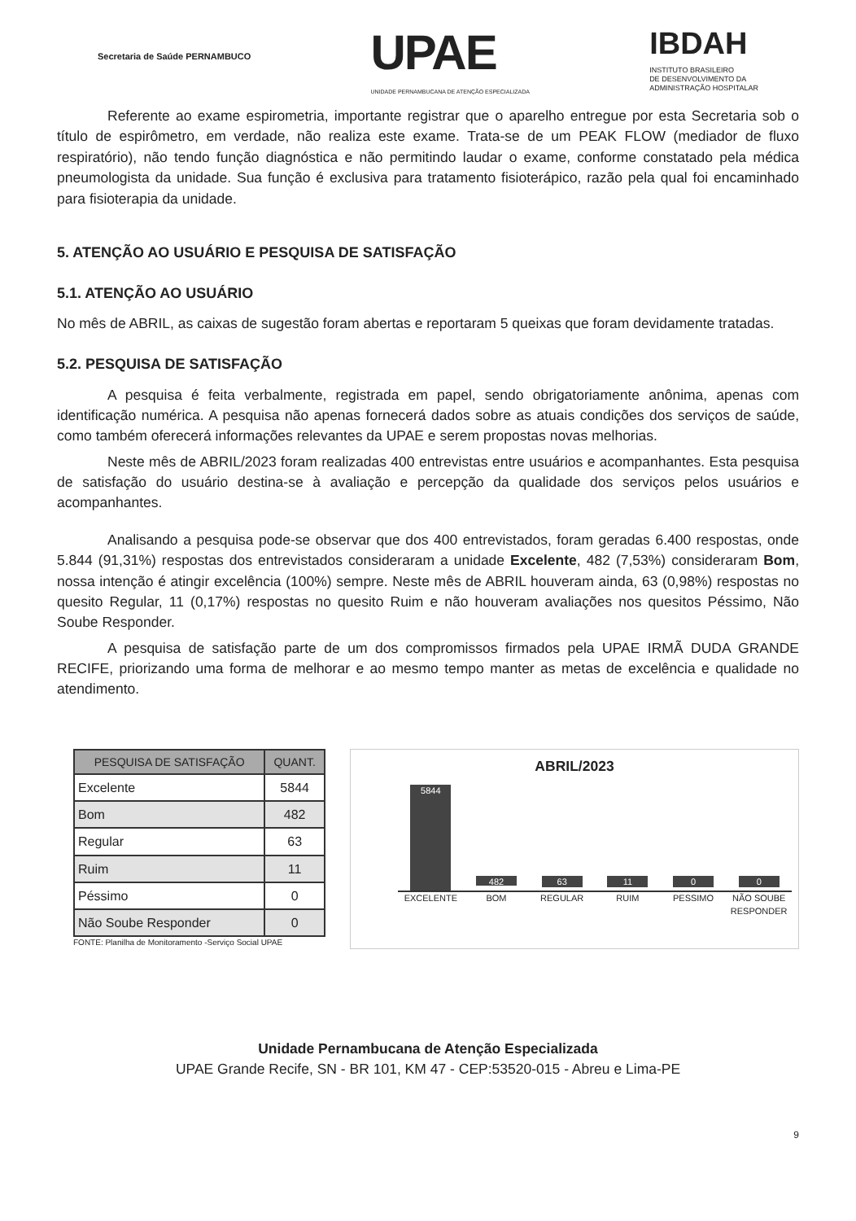Secretaria de Saúde PERNAMBUCO
UPAE
UNIDADE PERNAMBUCANA DE ATENÇÃO ESPECIALIZADA
IBDAH
INSTITUTO BRASILEIRO
DE DESENVOLVIMENTO DA
ADMINISTRAÇÃO HOSPITALAR
Referente ao exame espirometria, importante registrar que o aparelho entregue por esta Secretaria sob o título de espirômetro, em verdade, não realiza este exame. Trata-se de um PEAK FLOW (mediador de fluxo respiratório), não tendo função diagnóstica e não permitindo laudar o exame, conforme constatado pela médica pneumologista da unidade. Sua função é exclusiva para tratamento fisioterápico, razão pela qual foi encaminhado para fisioterapia da unidade.
5. ATENÇÃO AO USUÁRIO E PESQUISA DE SATISFAÇÃO
5.1. ATENÇÃO AO USUÁRIO
No mês de ABRIL, as caixas de sugestão foram abertas e reportaram 5 queixas que foram devidamente tratadas.
5.2. PESQUISA DE SATISFAÇÃO
A pesquisa é feita verbalmente, registrada em papel, sendo obrigatoriamente anônima, apenas com identificação numérica. A pesquisa não apenas fornecerá dados sobre as atuais condições dos serviços de saúde, como também oferecerá informações relevantes da UPAE e serem propostas novas melhorias.
Neste mês de ABRIL/2023 foram realizadas 400 entrevistas entre usuários e acompanhantes. Esta pesquisa de satisfação do usuário destina-se à avaliação e percepção da qualidade dos serviços pelos usuários e acompanhantes.
Analisando a pesquisa pode-se observar que dos 400 entrevistados, foram geradas 6.400 respostas, onde 5.844 (91,31%) respostas dos entrevistados consideraram a unidade Excelente, 482 (7,53%) consideraram Bom, nossa intenção é atingir excelência (100%) sempre. Neste mês de ABRIL houveram ainda, 63 (0,98%) respostas no quesito Regular, 11 (0,17%) respostas no quesito Ruim e não houveram avaliações nos quesitos Péssimo, Não Soube Responder.
A pesquisa de satisfação parte de um dos compromissos firmados pela UPAE IRMÃ DUDA GRANDE RECIFE, priorizando uma forma de melhorar e ao mesmo tempo manter as metas de excelência e qualidade no atendimento.
| PESQUISA DE SATISFAÇÃO | QUANT. |
| --- | --- |
| Excelente | 5844 |
| Bom | 482 |
| Regular | 63 |
| Ruim | 11 |
| Péssimo | 0 |
| Não Soube Responder | 0 |
FONTE: Planilha de Monitoramento -Serviço Social UPAE
ABRIL/2023
5844
482
63
11
0
0
EXCELENTE BOM REGULAR RUIM PESSIMO NÃO SOUBE RESPONDER
Unidade Pernambucana de Atenção Especializada
UPAE Grande Recife, SN - BR 101, KM 47 - CEP:53520-015 - Abreu e Lima-PE
9